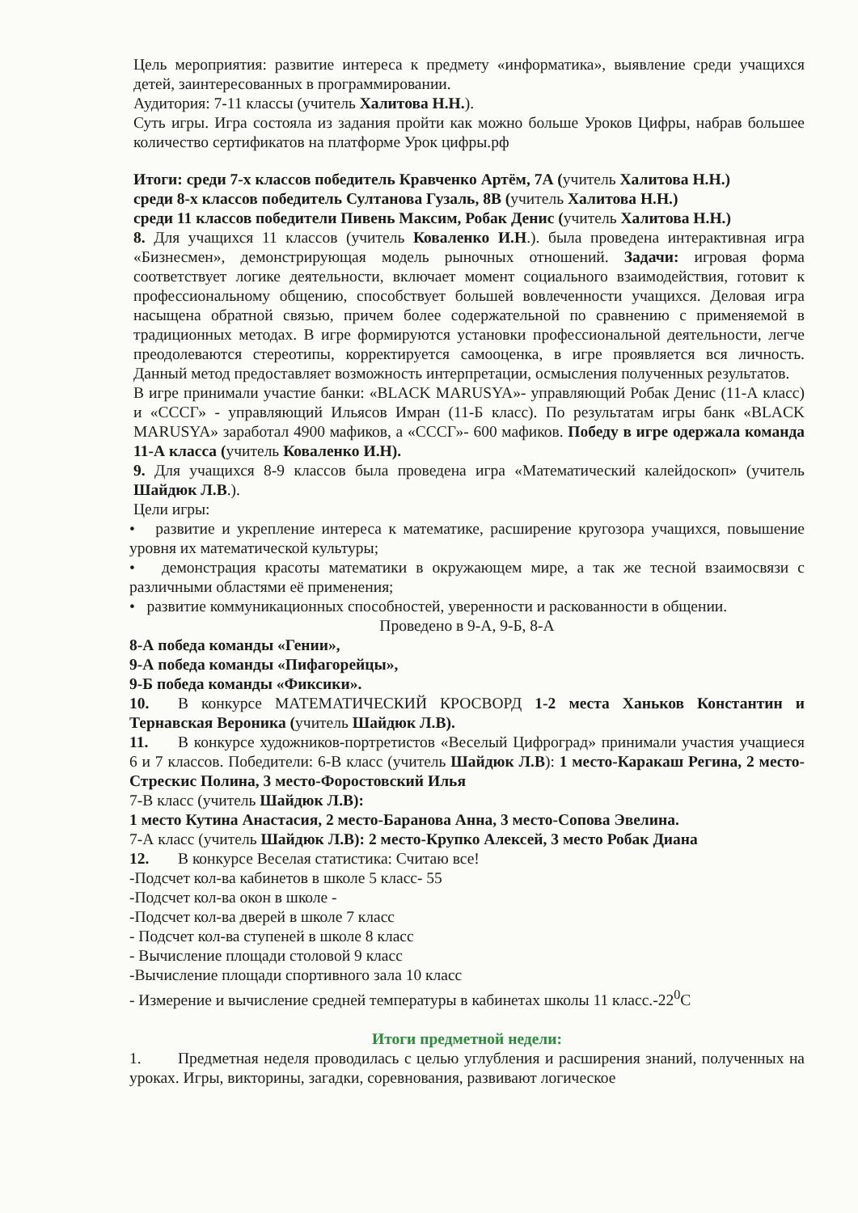Цель мероприятия: развитие интереса к предмету «информатика», выявление среди учащихся детей, заинтересованных в программировании.
Аудитория: 7-11 классы (учитель Халитова Н.Н.).
Суть игры. Игра состояла из задания пройти как можно больше Уроков Цифры, набрав большее количество сертификатов на платформе Урок цифры.рф
Итоги: среди 7-х классов победитель Кравченко Артём, 7А (учитель Халитова Н.Н.)
среди 8-х классов победитель Султанова Гузаль, 8В (учитель Халитова Н.Н.)
среди 11 классов победители Пивень Максим, Робак Денис (учитель Халитова Н.Н.)
8. Для учащихся 11 классов (учитель Коваленко И.Н.). была проведена интерактивная игра «Бизнесмен», демонстрирующая модель рыночных отношений. Задачи: игровая форма соответствует логике деятельности, включает момент социального взаимодействия, готовит к профессиональному общению, способствует большей вовлеченности учащихся. Деловая игра насыщена обратной связью, причем более содержательной по сравнению с применяемой в традиционных методах. В игре формируются установки профессиональной деятельности, легче преодолеваются стереотипы, корректируется самооценка, в игре проявляется вся личность. Данный метод предоставляет возможность интерпретации, осмысления полученных результатов.
В игре принимали участие банки: «BLACK MARUSYA»- управляющий Робак Денис (11-А класс) и «СССГ» - управляющий Ильясов Имран (11-Б класс). По результатам игры банк «BLACK MARUSYA» заработал 4900 мафиков, а «СССГ»- 600 мафиков. Победу в игре одержала команда 11-А класса (учитель Коваленко И.Н).
9. Для учащихся 8-9 классов была проведена игра «Математический калейдоскоп» (учитель Шайдюк Л.В.).
Цели игры:
• развитие и укрепление интереса к математике, расширение кругозора учащихся, повышение уровня их математической культуры;
• демонстрация красоты математики в окружающем мире, а так же тесной взаимосвязи с различными областями её применения;
• развитие коммуникационных способностей, уверенности и раскованности в общении.
Проведено в 9-А, 9-Б, 8-А
8-А победа команды «Гении»,
9-А победа команды «Пифагорейцы»,
9-Б победа команды «Фиксики».
10. В конкурсе МАТЕМАТИЧЕСКИЙ КРОСВОРД 1-2 места Ханьков Константин и Тернавская Вероника (учитель Шайдюк Л.В).
11. В конкурсе художников-портретистов «Веселый Цифроград» принимали участия учащиеся 6 и 7 классов. Победители: 6-В класс (учитель Шайдюк Л.В): 1 место-Каракаш Регина, 2 место-Стрескис Полина, 3 место-Форостовский Илья
7-В класс (учитель Шайдюк Л.В):
1 место Кутина Анастасия, 2 место-Баранова Анна, 3 место-Сопова Эвелина.
7-А класс (учитель Шайдюк Л.В): 2 место-Крупко Алексей, 3 место Робак Диана
12. В конкурсе Веселая статистика: Считаю все!
-Подсчет кол-ва кабинетов в школе 5 класс- 55
-Подсчет кол-ва окон в школе -
-Подсчет кол-ва дверей в школе 7 класс
- Подсчет кол-ва ступеней в школе 8 класс
- Вычисление площади столовой 9 класс
-Вычисление площади спортивного зала 10 класс
- Измерение и вычисление средней температуры в кабинетах школы 11 класс.-22<sup>0</sup>C
Итоги предметной недели:
1. Предметная неделя проводилась с целью углубления и расширения знаний, полученных на уроках. Игры, викторины, загадки, соревнования, развивают логическое